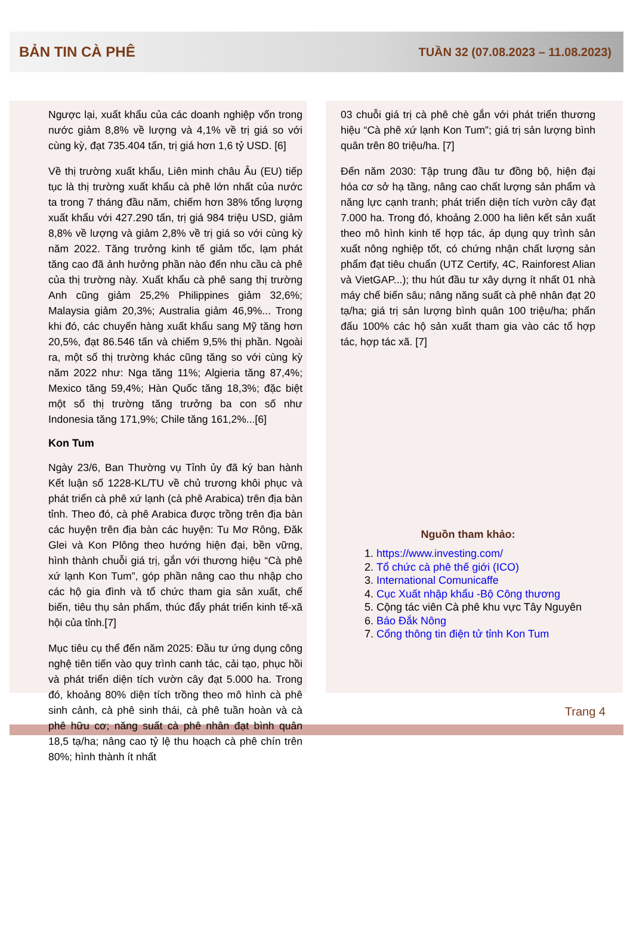BẢN TIN CÀ PHÊ TUẦN 32 (07.08.2023 – 11.08.2023)
Ngược lại, xuất khẩu của các doanh nghiệp vốn trong nước giảm 8,8% về lượng và 4,1% về trị giá so với cùng kỳ, đạt 735.404 tấn, trị giá hơn 1,6 tỷ USD. [6]
Về thị trường xuất khẩu, Liên minh châu Âu (EU) tiếp tục là thị trường xuất khẩu cà phê lớn nhất của nước ta trong 7 tháng đầu năm, chiếm hơn 38% tổng lượng xuất khẩu với 427.290 tấn, trị giá 984 triệu USD, giảm 8,8% về lượng và giảm 2,8% về trị giá so với cùng kỳ năm 2022. Tăng trưởng kinh tế giảm tốc, lạm phát tăng cao đã ảnh hưởng phần nào đến nhu cầu cà phê của thị trường này. Xuất khẩu cà phê sang thị trường Anh cũng giảm 25,2% Philippines giảm 32,6%; Malaysia giảm 20,3%; Australia giảm 46,9%... Trong khi đó, các chuyến hàng xuất khẩu sang Mỹ tăng hơn 20,5%, đạt 86.546 tấn và chiếm 9,5% thị phần. Ngoài ra, một số thị trường khác cũng tăng so với cùng kỳ năm 2022 như: Nga tăng 11%; Algieria tăng 87,4%; Mexico tăng 59,4%; Hàn Quốc tăng 18,3%; đặc biệt một số thị trường tăng trưởng ba con số như Indonesia tăng 171,9%; Chile tăng 161,2%...[6]
Kon Tum
Ngày 23/6, Ban Thường vụ Tỉnh ủy đã ký ban hành Kết luận số 1228-KL/TU về chủ trương khôi phục và phát triển cà phê xứ lạnh (cà phê Arabica) trên địa bàn tỉnh. Theo đó, cà phê Arabica được trồng trên địa bàn các huyện trên địa bàn các huyện: Tu Mơ Rông, Đăk Glei và Kon Plông theo hướng hiện đại, bền vững, hình thành chuỗi giá trị, gắn với thương hiệu “Cà phê xứ lạnh Kon Tum”, góp phần nâng cao thu nhập cho các hộ gia đình và tổ chức tham gia sản xuất, chế biến, tiêu thụ sản phẩm, thúc đẩy phát triển kinh tế-xã hội của tỉnh.[7]
Mục tiêu cụ thể đến năm 2025: Đầu tư ứng dụng công nghệ tiên tiến vào quy trình canh tác, cải tạo, phục hồi và phát triển diện tích vườn cây đạt 5.000 ha. Trong đó, khoảng 80% diện tích trồng theo mô hình cà phê sinh cảnh, cà phê sinh thái, cà phê tuần hoàn và cà phê hữu cơ; năng suất cà phê nhân đạt bình quân 18,5 tạ/ha; nâng cao tỷ lệ thu hoạch cà phê chín trên 80%; hình thành ít nhất
03 chuỗi giá trị cà phê chè gắn với phát triển thương hiệu “Cà phê xứ lạnh Kon Tum”; giá trị sản lượng bình quân trên 80 triệu/ha. [7]
Đến năm 2030: Tập trung đầu tư đồng bộ, hiện đại hóa cơ sở hạ tầng, nâng cao chất lượng sản phẩm và năng lực cạnh tranh; phát triển diện tích vườn cây đạt 7.000 ha. Trong đó, khoảng 2.000 ha liên kết sản xuất theo mô hình kinh tế hợp tác, áp dụng quy trình sản xuất nông nghiệp tốt, có chứng nhận chất lượng sản phẩm đạt tiêu chuẩn (UTZ Certify, 4C, Rainforest Alian và VietGAP...); thu hút đầu tư xây dựng ít nhất 01 nhà máy chế biến sâu; nâng năng suất cà phê nhân đạt 20 tạ/ha; giá trị sản lượng bình quân 100 triệu/ha; phấn đấu 100% các hộ sản xuất tham gia vào các tổ hợp tác, hợp tác xã. [7]
Nguồn tham khảo:
1. https://www.investing.com/
2. Tổ chức cà phê thế giới (ICO)
3. International Comunicaffe
4. Cục Xuất nhập khẩu -Bộ Công thương
5. Cộng tác viên Cà phê khu vực Tây Nguyên
6. Báo Đắk Nông
7. Cổng thông tin điện tử tỉnh Kon Tum
Trang 4